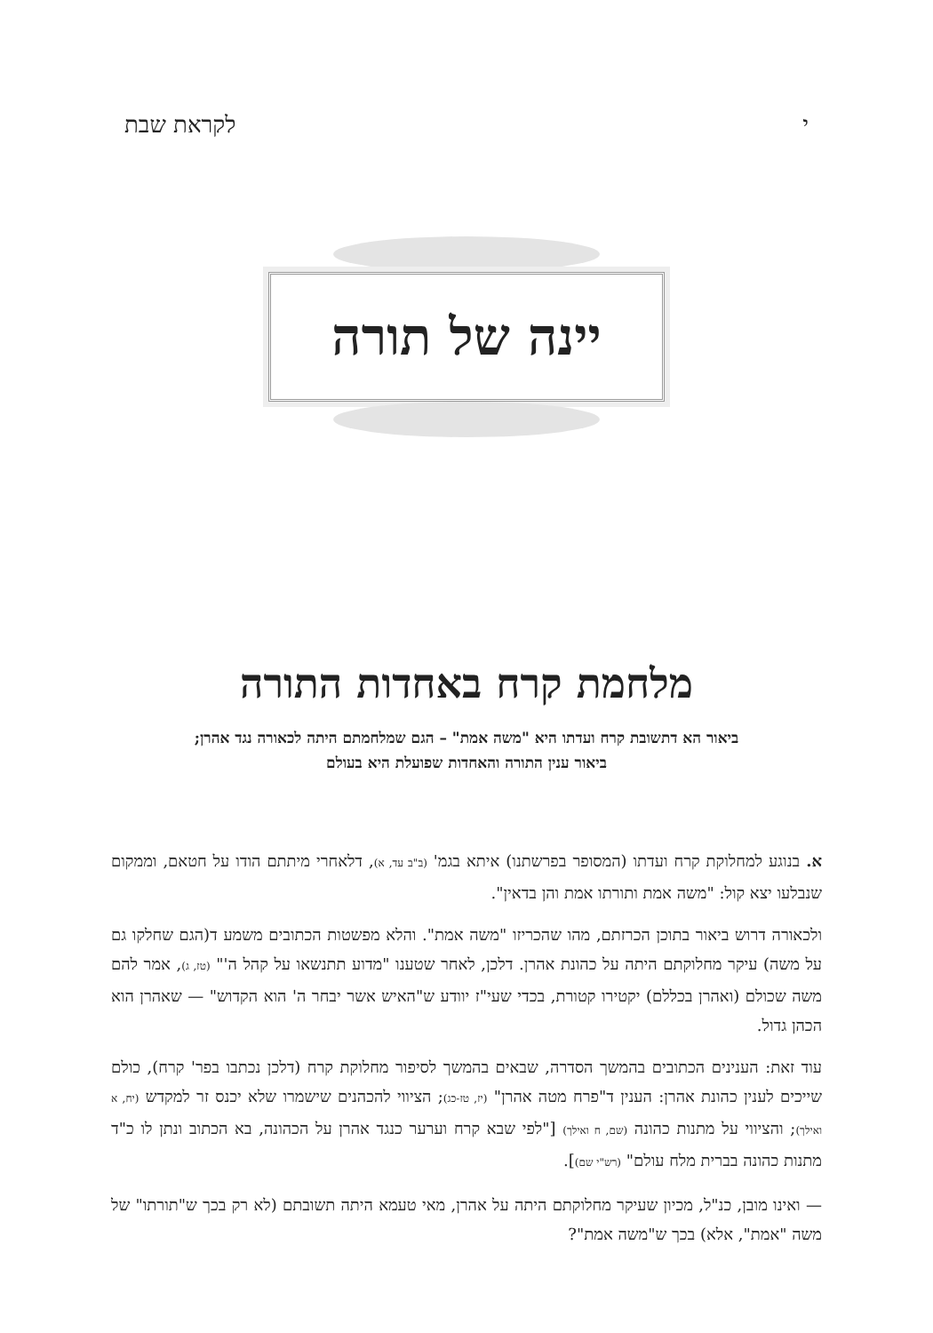י לקראת שבת
יינה של תורה
מלחמת קרח באחדות התורה
ביאור הא דתשובת קרח ועדתו היא "משה אמת" – הגם שמלחמתם היתה לכאורה נגד אהרן;
ביאור ענין התורה והאחדות שפועלת היא בעולם
א. בנוגע למחלוקת קרח ועדתו (המסופר בפרשתנו) איתא בגמ' (ב"ב עד, א), דלאחרי מיתתם הודו על חטאם, וממקום שנבלעו יצא קול: "משה אמת ותורתו אמת והן בדאין".
ולכאורה דרוש ביאור בתוכן הכרזתם, מהו שהכריזו "משה אמת". והלא מפשטות הכתובים משמע ד(הגם שחלקו גם על משה) עיקר מחלוקתם היתה על כהונת אהרן. דלכן, לאחר שטענו "מדוע תתנשאו על קהל ה'" (טז, ג), אמר להם משה שכולם (ואהרן בכללם) יקטירו קטורת, בכדי שעי"ז יוודע ש"האיש אשר יבחר ה' הוא הקדוש" — שאהרן הוא הכהן גדול.
עוד זאת: הענינים הכתובים בהמשך הסדרה, שבאים בהמשך לסיפור מחלוקת קרח (דלכן נכתבו בפר' קרח), כולם שייכים לענין כהונת אהרן: הענין ד"פרח מטה אהרן" (יז, טז-כג); הציווי להכהנים שישמרו שלא יכנס זר למקדש (יח, א ואילך); והציווי על מתנות כהונה (שם, ח ואילך) ["לפי שבא קרח וערער כנגד אהרן על הכהונה, בא הכתוב ונתן לו כ"ד מתנות כהונה בברית מלח עולם" (רש"י שם)].
— ואינו מובן, כנ"ל, מכיון שעיקר מחלוקתם היתה על אהרן, מאי טעמא היתה תשובתם (לא רק בכך ש"תורתו" של משה "אמת", אלא) בכך ש"משה אמת"?